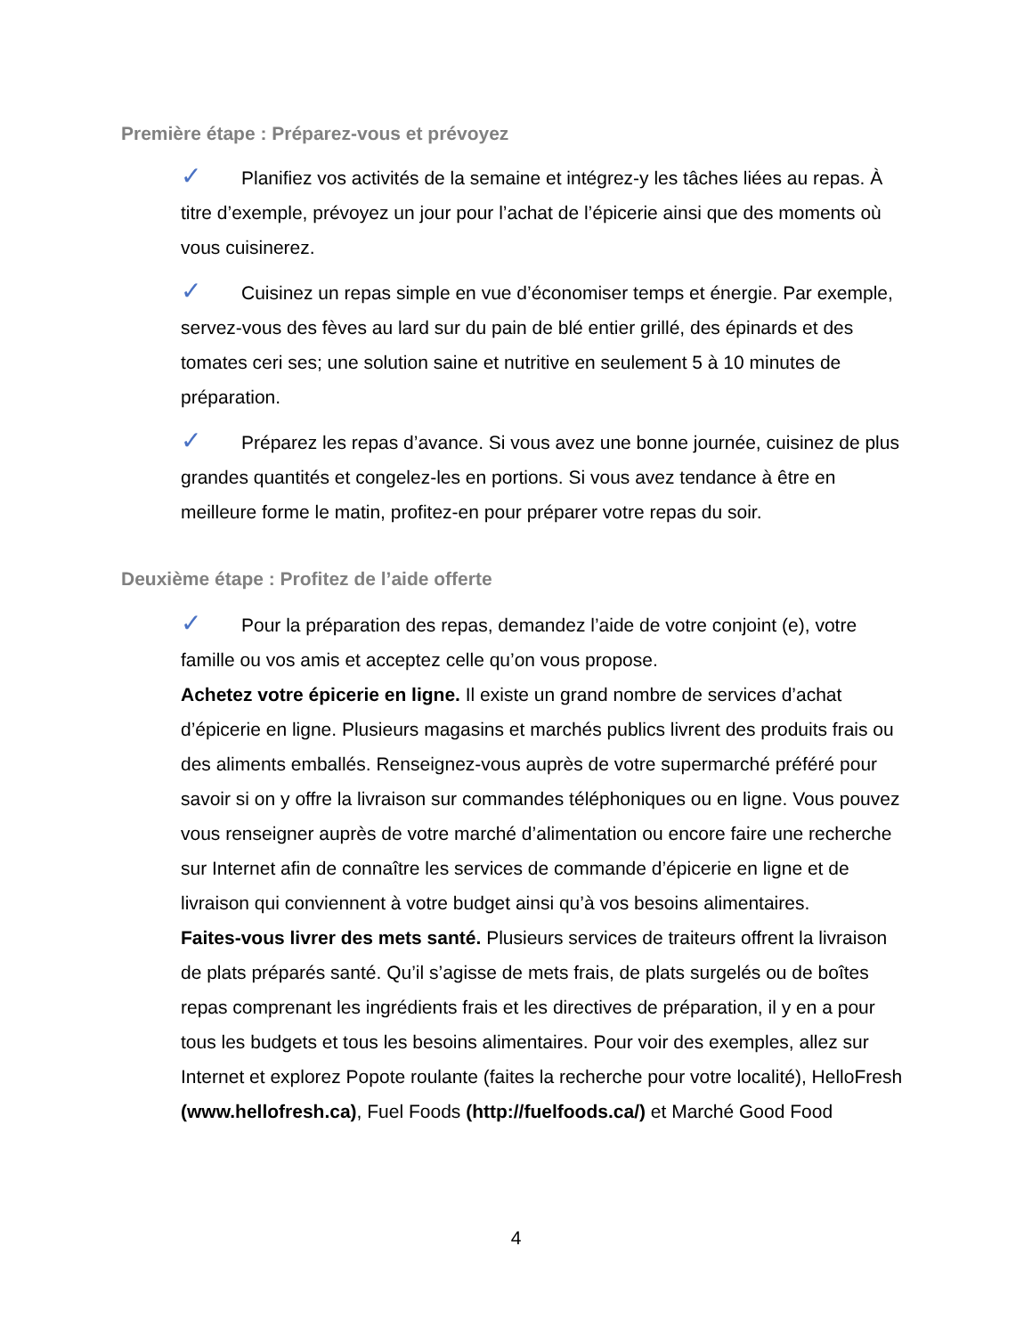Première étape : Préparez-vous et prévoyez
✓ Planifiez vos activités de la semaine et intégrez-y les tâches liées au repas. À titre d’exemple, prévoyez un jour pour l’achat de l’épicerie ainsi que des moments où vous cuisinerez.
✓ Cuisinez un repas simple en vue d’économiser temps et énergie. Par exemple, servez-vous des fèves au lard sur du pain de blé entier grillé, des épinards et des tomates ceri ses; une solution saine et nutritive en seulement 5 à 10 minutes de préparation.
✓ Préparez les repas d’avance. Si vous avez une bonne journée, cuisinez de plus grandes quantités et congelez-les en portions. Si vous avez tendance à être en meilleure forme le matin, profitez-en pour préparer votre repas du soir.
Deuxième étape : Profitez de l’aide offerte
✓ Pour la préparation des repas, demandez l’aide de votre conjoint (e), votre famille ou vos amis et acceptez celle qu’on vous propose.
Achetez votre épicerie en ligne. Il existe un grand nombre de services d’achat d’épicerie en ligne. Plusieurs magasins et marchés publics livrent des produits frais ou des aliments emballés. Renseignez-vous auprès de votre supermarché préféré pour savoir si on y offre la livraison sur commandes téléphoniques ou en ligne. Vous pouvez vous renseigner auprès de votre marché d’alimentation ou encore faire une recherche sur Internet afin de connaître les services de commande d’épicerie en ligne et de livraison qui conviennent à votre budget ainsi qu’à vos besoins alimentaires.
Faites-vous livrer des mets santé. Plusieurs services de traiteurs offrent la livraison de plats préparés santé. Qu’il s’agisse de mets frais, de plats surgelés ou de boîtes repas comprenant les ingrédients frais et les directives de préparation, il y en a pour tous les budgets et tous les besoins alimentaires. Pour voir des exemples, allez sur Internet et explorez Popote roulante (faites la recherche pour votre localité), HelloFresh (www.hellofresh.ca), Fuel Foods (http://fuelfoods.ca/) et Marché Good Food
4